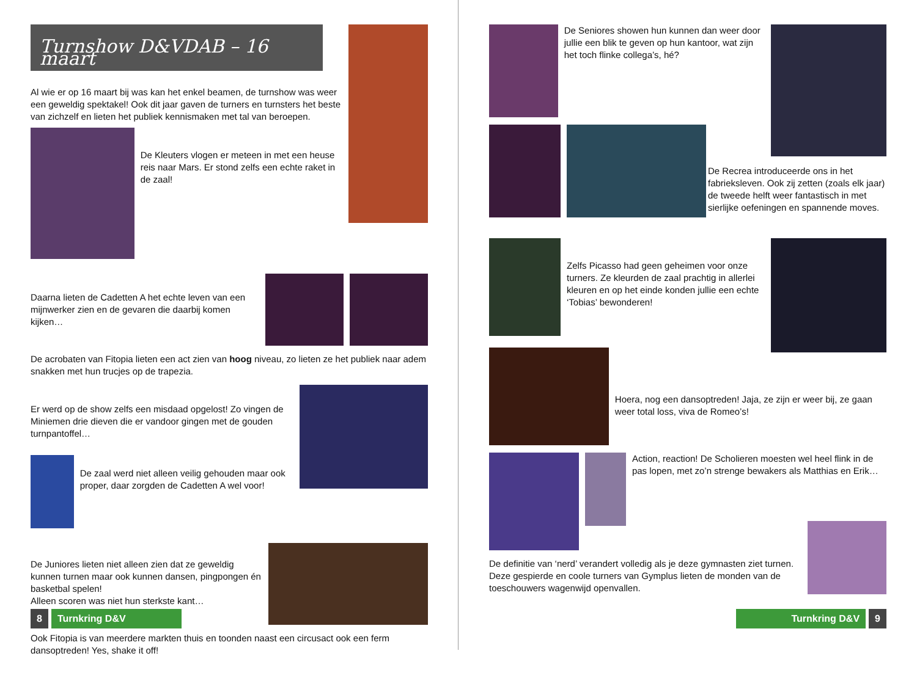Turnshow D&VDAB – 16 maart
Al wie er op 16 maart bij was kan het enkel beamen, de turnshow was weer een geweldig spektakel! Ook dit jaar gaven de turners en turnsters het beste van zichzelf en lieten het publiek kennismaken met tal van beroepen.
De Kleuters vlogen er meteen in met een heuse reis naar Mars. Er stond zelfs een echte raket in de zaal!
Daarna lieten de Cadetten A het echte leven van een mijnwerker zien en de gevaren die daarbij komen kijken…
De acrobaten van Fitopia lieten een act zien van hoog niveau, zo lieten ze het publiek naar adem snakken met hun trucjes op de trapezia.
Er werd op de show zelfs een misdaad opgelost! Zo vingen de Miniemen drie dieven die er vandoor gingen met de gouden turnpantoffel…
De zaal werd niet alleen veilig gehouden maar ook proper, daar zorgden de Cadetten A wel voor!
De Juniores lieten niet alleen zien dat ze geweldig kunnen turnen maar ook kunnen dansen, pingpongen én basketbal spelen!
Alleen scoren was niet hun sterkste kant…
Ook Fitopia is van meerdere markten thuis en toonden naast een circusact ook een ferm dansoptreden! Yes, shake it off!
8 Turnkring D&V
De Seniores showen hun kunnen dan weer door jullie een blik te geven op hun kantoor, wat zijn het toch flinke collega’s, hé?
De Recrea introduceerde ons in het fabrieksleven. Ook zij zetten (zoals elk jaar) de tweede helft weer fantastisch in met sierlijke oefeningen en spannende moves.
Zelfs Picasso had geen geheimen voor onze turners. Ze kleurden de zaal prachtig in allerlei kleuren en op het einde konden jullie een echte ‘Tobias’ bewonderen!
Hoera, nog een dansoptreden! Jaja, ze zijn er weer bij, ze gaan weer total loss, viva de Romeo’s!
Action, reaction! De Scholieren moesten wel heel flink in de pas lopen, met zo’n strenge bewakers als Matthias en Erik…
De definitie van ‘nerd’ verandert volledig als je deze gymnasten ziet turnen. Deze gespierde en coole turners van Gymplus lieten de monden van de toeschouwers wagenwijd openvallen.
Turnkring D&V 9